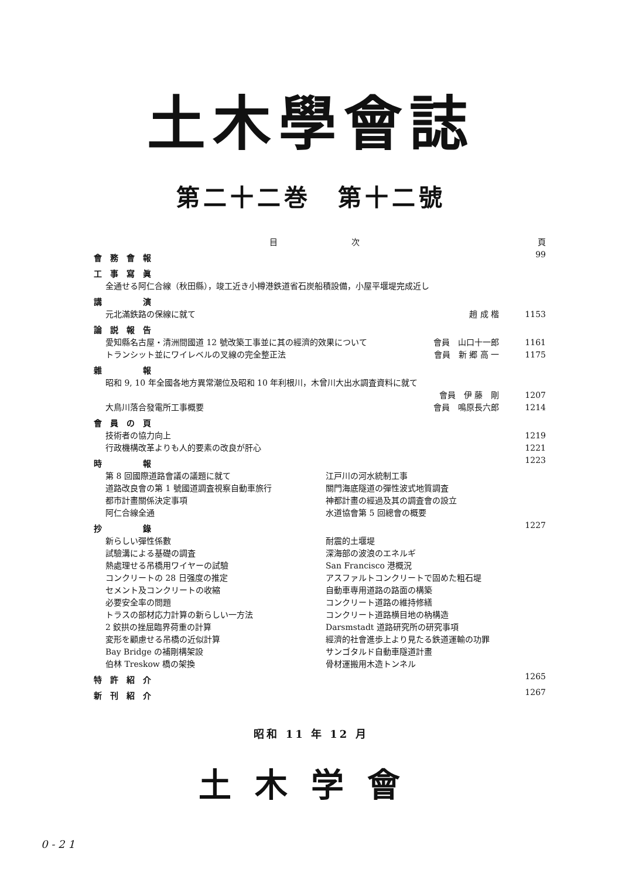土木學會誌
第二十二巻　第十二號
目　　　　　　　　　次 頁
會務會報 99
工事寫眞
全通せる阿仁合線（秋田縣），竣工近き小樽港鉄道省石炭船積設備，小屋平堰堤完成近し
講　　演
元北滿鉄路の保線に就て 趙 成 楷 1153
論説報告
愛知縣名古屋・清洲間國道 12 號改築工事並に其の經濟的效果について 會員　山口十一郎 1161
トランシット並にワイレベルの叉線の完全整正法 會員　新 郷 高 一 1175
雜　　報
昭和 9, 10 年全國各地方異常潮位及昭和 10 年利根川，木曾川大出水調査資料に就て
會員　伊 藤　剛 1207
大鳥川落合發電所工事概要 會員　鳴原長六郎 1214
會員の頁
技術者の協力向上 1219
行政機構改革よりも人的要素の改良が肝心 1221
時　　報 1223
第 8 回國際道路會議の議題に就て
道路改良會の第 1 號國道調査視察自動車旅行
都市計畫關係決定事項
阿仁合線全通
江戸川の河水統制工事
關門海底隧道の彈性波式地質調査
神都計畫の經過及其の調査會の設立
水道協會第 5 回總會の概要
抄　　錄 1227
新らしい彈性係數
試驗溝による基礎の調査
熱處理せる吊橋用ワイヤーの試驗
コンクリートの 28 日强度の推定
セメント及コンクリートの收縮
必要安全率の問題
トラスの部材応力計算の新らしい一方法
2 鉸拱の挫屈臨界荷重の計算
変形を顧慮せる吊橋の近似計算
Bay Bridge の補剛構架設
伯林 Treskow 橋の架換
耐震的土堰堤
深海部の波浪のエネルギ
San Francisco 港概況
アスファルトコンクリートで固めた粗石堤
自動車専用道路の路面の構築
コンクリート道路の維持修繕
コンクリート道路横目地の枘構造
Darsmstadt 道路研究所の研究事項
經濟的社會進歩上より見たる鉄道運輸の功罪
サンゴタルド自動車隧道計畫
骨材運搬用木造トンネル
特許紹介 1265
新刊紹介 1267
昭和 11 年 12 月
土木学會
0 - 2 1